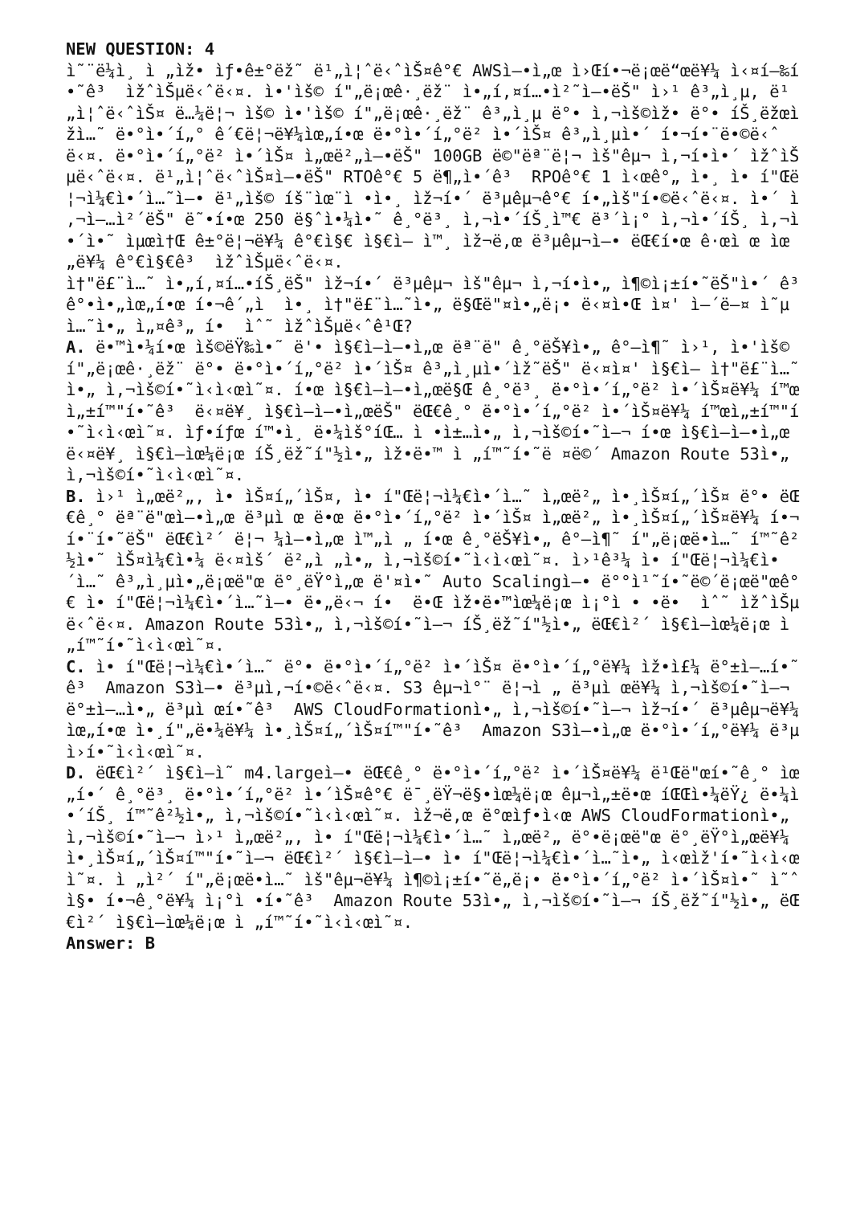NEW QUESTION: 4 ì˜¨ë¼ì¸ ì „ìž• ìƒ•ê±°ëž˜ ë¹„ì¦ˆë‹ˆìŠ¤ê°€ AWSì—•ì„œ ì›Œí•¬ë¡œë“œë¥¼ ì‹¤í–‰í•˜ê³ ìžˆìŠµë‹ˆë‹¤. ì•'ìš© í"„ë¡œê·¸ëž¨ ì•„í‚¤í…•ì²˜ì—•ëŠ" ì›¹ ê³„ì¸µ, ë¹„ì¦ˆë‹ˆìŠ¤ ë…¼ë¦¬ ìš© ì•'ìš© í"„ë¡œê·¸ëž¨ ê³„ì¸µ ë°• ì‚¬ìš©ìž• ë°• íŠ¸ëžœìž­ì…˜ ë•°ì•´í„° ê´€ë¦¬ë¥¼ìœ„í•œ ë•°ì•´í„°ë² ì•´ìŠ¤ ê³„ì¸µì•´ í•¬í•¨ë•©ë‹ˆë‹¤. ë•°ì•´í„°ë² ì•´ìŠ¤ ì„œë²„ì—•ëŠ" 100GB ë©"ëª¨ë¦¬ ìš"êµ¬ ì‚¬í•­ì•´ ìžˆìŠµë‹ˆë‹¤. ë¹„ì¦ˆë‹ˆìŠ¤ì—•ëŠ" RTOê°€ 5 ë¶„ì•´ê³ RPOê°€ 1 ì‹œê°„ ì•¸ ì• í"Œë¦¬ì¼€ì•´ì…˜ì—• ë¹„ìš© íš¨ìœ¨ì •ì•¸ ìž¬í•´ ë³µêµ¬ê°€ í•„ìš"í•©ë‹ˆë‹¤. ì•´ ì‚¬ì—…ì²´ëŠ" ë˜•í•œ 250 ë§ˆì•¼ì•˜ ê¸°ë³¸ ì‚¬ì•´íŠ¸ì™€ ë³´ì¡° ì‚¬ì•´íŠ¸ ì‚¬ì•´ì•˜ ìµœì†Œ ê±°ë¦¬ë¥¼ ê°€ì§€ ì§€ì—­ ì™¸ ìž¬ë‚œ ë³µêµ¬ì—• ëŒ€í•œ ê·œì œ ìœ„ë¥¼ ê°€ì§€ê³ ìžˆìŠµë‹ˆë‹¤. ì†"ë£¨ì…˜ ì•„í‚¤í…•íŠ¸ëŠ" ìž¬í•´ ë³µêµ¬ ìš"êµ¬ ì‚¬í•­ì•„ ì¶©ì¡±í•˜ëŠ"ì•´ ê³ ê°•ì•„ìœ„í•œ í•¬ê´„ì ì•¸ ì†"ë£¨ì…˜ì•„ ë§Œë"¤ì•„ë¡• ë‹¤ì•Œ ì¤' ì–´ë–¤ ì˜µì…˜ì•„ ì„¤ê³„ í• ìˆ˜ ìžˆìŠµë‹ˆê¹Œ? A. ë•™ì•¼í•œ ìš©ëŸ‰ì•˜ ë'• ì§€ì—­ì—•ì„œ ëª¨ë" ê¸°ëŠ¥ì•„ ê°–ì¶˜ ì›¹, ì•'ìš© í"„ë¡œê·¸ëž¨ ë°• ë•°ì•´í„°ë² ì•´ìŠ¤ ê³„ì¸µì•´ìž˜ëŠ" ë‹¤ì¤' ì§€ì—­ ì†"ë£¨ì…˜ì•„ ì‚¬ìš©í•˜ì‹­ì‹œì˜¤. í•œ ì§€ì—­ì—•ì„œë§Œ ê¸°ë³¸ ë•°ì•´í„°ë² ì•´ìŠ¤ë¥¼ í™œì„±í™"í•˜ê³ ë‹¤ë¥¸ ì§€ì—­ì—•ì„œëŠ" ëŒ€ê¸° ë•°ì•´í„°ë² ì•´ìŠ¤ë¥¼ í™œì„±í™"í•˜ì‹­ì‹œì˜¤. ìƒ•íƒœ í™•ì¸ ë•¼ìš°íŒ… ì •ì±…ì•„ ì‚¬ìš©í•˜ì—¬ í•œ ì§€ì—­ì—•ì„œ ë‹¤ë¥¸ ì§€ì—­ìœ¼ë¡œ íŠ¸ëž˜í"½ì•„ ìž•ë•™ ì „í™˜í•˜ë ¤ë©´ Amazon Route 53ì•„ ì‚¬ìš©í•˜ì‹­ì‹œì˜¤. B. ì›¹ ì„œë²„, ì• ìŠ¤í„´ìŠ¤, ì• í"Œë¦¬ì¼€ì•´ì…˜ ì„œë²„ ì•¸ìŠ¤í„´ìŠ¤ ë°• ëŒ€ê¸° ëª¨ë"œì—•ì„œ ë³µì œ ë•œ ë•°ì•´í„°ë² ì•´ìŠ¤ ì„œë²„ ì•¸ìŠ¤í„´ìŠ¤ë¥¼ í•¬í•¨í•˜ëŠ" ëŒ€ì²´ ë¦¬ ¼ì—•ì„œ ì™„ì „ í•œ ê¸°ëŠ¥ì•„ ê°–ì¶˜ í"„ë¡œë•ì…˜ í™˜ê²½ì•˜ ìŠ¤ì¼€ì•¼ ë‹¤ìš´ ë²„ì „ì•„ ì‚¬ìš©í•˜ì‹­ì‹œì˜¤. ì›¹ê³¼ ì• í"Œë¦¬ì¼€ì•´ì…˜ ê³„ì¸µì•„ë¡œë"œ ë°¸ëŸ°ì„œ ë'¤ì•˜ Auto Scalingì—• ë°°ì¹˜í•˜ë©´ë¡œë"œê°€ ì• í"Œë¦¬ì¼€ì•´ì…˜ì—• ë•„ë‹¬ í• ë•Œ ìž•ë•™ìœ¼ë¡œ ì¡°ì • •ë• ìˆ˜ ìžˆìŠµë‹ˆë‹¤. Amazon Route 53ì•„ ì‚¬ìš©í•˜ì—¬ íŠ¸ëž˜í"½ì•„ ëŒ€ì²´ ì§€ì—­ìœ¼ë¡œ ì „í™˜í•˜ì‹­ì‹œì˜¤. C. ì• í"Œë¦¬ì¼€ì•´ì…˜ ë°• ë•°ì•´í„°ë² ì•´ìŠ¤ ë•°ì•´í„°ë¥¼ ìž•ì£¼ ë°±ì—…í•˜ê³ Amazon S3ì—• ë³µì‚¬í•©ë‹ˆë‹¤. S3 êµ¬ì°¨ ë¦¬ì „ ë³µì œë¥¼ ì‚¬ìš©í•˜ì—¬ ë°±ì—…ì•„ ë³µì œí•˜ê³ AWS CloudFormationì•„ ì‚¬ìš©í•˜ì—¬ ìž¬í•´ ë³µêµ¬ë¥¼ìœ„í•œ ì•¸í"„ë•¼ë¥¼ ì•¸ìŠ¤í„´ìŠ¤í™"í•˜ê³ Amazon S3ì—•ì„œ ë•°ì•´í„°ë¥¼ ë³µì›í•˜ì‹­ì‹œì˜¤. D. ëŒ€ì²´ ì§€ì—­ì˜ m4.largeì—• ëŒ€ê¸° ë•°ì•´í„°ë² ì•´ìŠ¤ë¥¼ ë¹Œë"œí•˜ê¸° ìœ„í•´ ê¸°ë³¸ ë•°ì•´í„°ë² ì•´ìŠ¤ê°€ ë¯¸ëŸ¬ë§•ìœ¼ë¡œ êµ¬ì„±ë•œ íŒŒì•¼ëŸ¿ ë•¼ì•´íŠ¸ í™˜ê²½ì•„ ì‚¬ìš©í•˜ì‹­ì‹œì˜¤. ìž¬ë‚œ ë°œìƒ•ì‹œ AWS CloudFormationì•„ ì‚¬ìš©í•˜ì—¬ ì›¹ ì„œë²„, ì• í"Œë¦¬ì¼€ì•´ì…˜ ì„œë²„ ë°•ë¡œë"œ ë°¸ëŸ°ì„œë¥¼ ì•¸ìŠ¤í„´ìŠ¤í™"í•˜ì—¬ ëŒ€ì²´ ì§€ì—­ì—• ì• í"Œë¦¬ì¼€ì•´ì…˜ì•„ ì‹œìž'í•˜ì‹­ì‹œì˜¤. ì „ì²´ í"„ë¡œë•ì…˜ ìš"êµ¬ë¥¼ ì¶©ì¡±í•˜ë„ë¡• ë•°ì•´í„°ë² ì•´ìŠ¤ì•˜ ì˜ˆì§• í•¬ê¸°ë¥¼ ì¡°ì •í•˜ê³ Amazon Route 53ì•„ ì‚¬ìš©í•˜ì—¬ íŠ¸ëž˜í"½ì•„ ëŒ€ì²´ ì§€ì—­ìœ¼ë¡œ ì „í™˜í•˜ì‹­ì‹œì˜¤. Answer: B